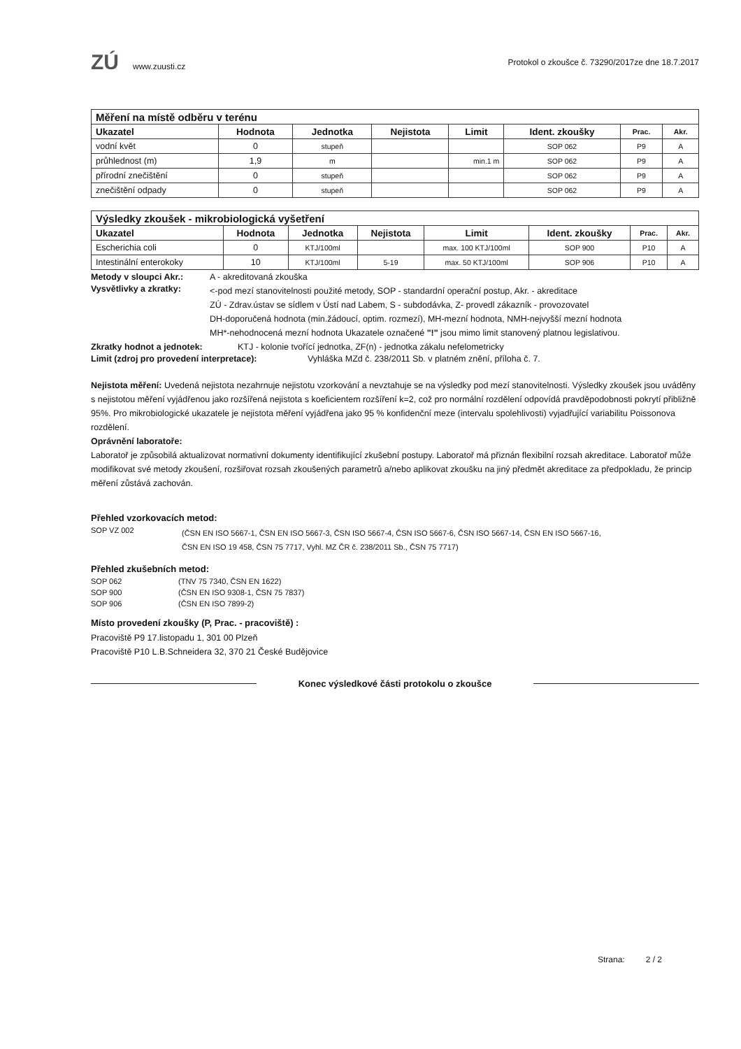ZÚ www.zuusti.cz
Protokol o zkoušce č. 73290/2017ze dne 18.7.2017
| Měření na místě odběru v terénu | | | | | | | |
| --- | --- | --- | --- | --- | --- | --- | --- |
| Ukazatel | Hodnota | Jednotka | Nejistota | Limit | Ident. zkoušky | Prac. | Akr. |
| vodní květ | 0 | stupeň | | | SOP 062 | P9 | A |
| průhlednost (m) | 1,9 | m | | min.1 m | SOP 062 | P9 | A |
| přírodní znečištění | 0 | stupeň | | | SOP 062 | P9 | A |
| znečištění odpady | 0 | stupeň | | | SOP 062 | P9 | A |
| Výsledky zkoušek - mikrobiologická vyšetření | | | | | | | |
| --- | --- | --- | --- | --- | --- | --- | --- |
| Ukazatel | Hodnota | Jednotka | Nejistota | Limit | Ident. zkoušky | Prac. | Akr. |
| Escherichia coli | 0 | KTJ/100ml | | max. 100 KTJ/100ml | SOP 900 | P10 | A |
| Intestinální enterokoky | 10 | KTJ/100ml | 5-19 | max. 50 KTJ/100ml | SOP 906 | P10 | A |
Metody v sloupci Akr.: A - akreditovaná zkouška
Vysvětlivky a zkratky:
<-pod mezí stanovitelnosti použité metody, SOP - standardní operační postup, Akr. - akreditace
ZÚ - Zdrav.ústav se sídlem v Ústí nad Labem, S - subdodávka, Z- provedl zákazník - provozovatel
DH-doporučená hodnota (min.žádoucí, optim. rozmezí), MH-mezní hodnota, NMH-nejvyšší mezní hodnota
MH*-nehodnocená mezní hodnota Ukazatele označené "!" jsou mimo limit stanovený platnou legislativou.
Zkratky hodnot a jednotek: KTJ - kolonie tvořící jednotka, ZF(n) - jednotka zákalu nefelometricky
Limit (zdroj pro provedení interpretace): Vyhláška MZd č. 238/2011 Sb. v platném znění, příloha č. 7.
Nejistota měření: Uvedená nejistota nezahrnuje nejistotu vzorkování a nevztahuje se na výsledky pod mezí stanovitelnosti. Výsledky zkoušek jsou uváděny s nejistotou měření vyjádřenou jako rozšířená nejistota s koeficientem rozšíření k=2, což pro normální rozdělení odpovídá pravděpodobnosti pokrytí přibližně 95%. Pro mikrobiologické ukazatele je nejistota měření vyjádřena jako 95 % konfidenční meze (intervalu spolehlivosti) vyjadřující variabilitu Poissonova rozdělení.
Oprávnění laboratoře:
Laboratoř je způsobilá aktualizovat normativní dokumenty identifikující zkušební postupy. Laboratoř má přiznán flexibilní rozsah akreditace. Laboratoř může modifikovat své metody zkoušení, rozšiřovat rozsah zkoušených parametrů a/nebo aplikovat zkoušku na jiný předmět akreditace za předpokladu, že princip měření zůstává zachován.
Přehled vzorkovacích metod:
SOP VZ 002 (ČSN EN ISO 5667-1, ČSN EN ISO 5667-3, ČSN ISO 5667-4, ČSN ISO 5667-6, ČSN ISO 5667-14, ČSN EN ISO 5667-16,
ČSN EN ISO 19 458, ČSN 75 7717, Vyhl. MZ ČR č. 238/2011 Sb., ČSN 75 7717)
Přehled zkušebních metod:
SOP 062 (TNV 75 7340, ČSN EN 1622)
SOP 900 (ČSN EN ISO 9308-1, ČSN 75 7837)
SOP 906 (ČSN EN ISO 7899-2)
Místo provedení zkoušky (P, Prac. - pracoviště) :
Pracoviště P9 17.listopadu 1, 301 00 Plzeň
Pracoviště P10 L.B.Schneidera 32, 370 21 České Budějovice
Konec výsledkové části protokolu o zkoušce
Strana: 2 / 2